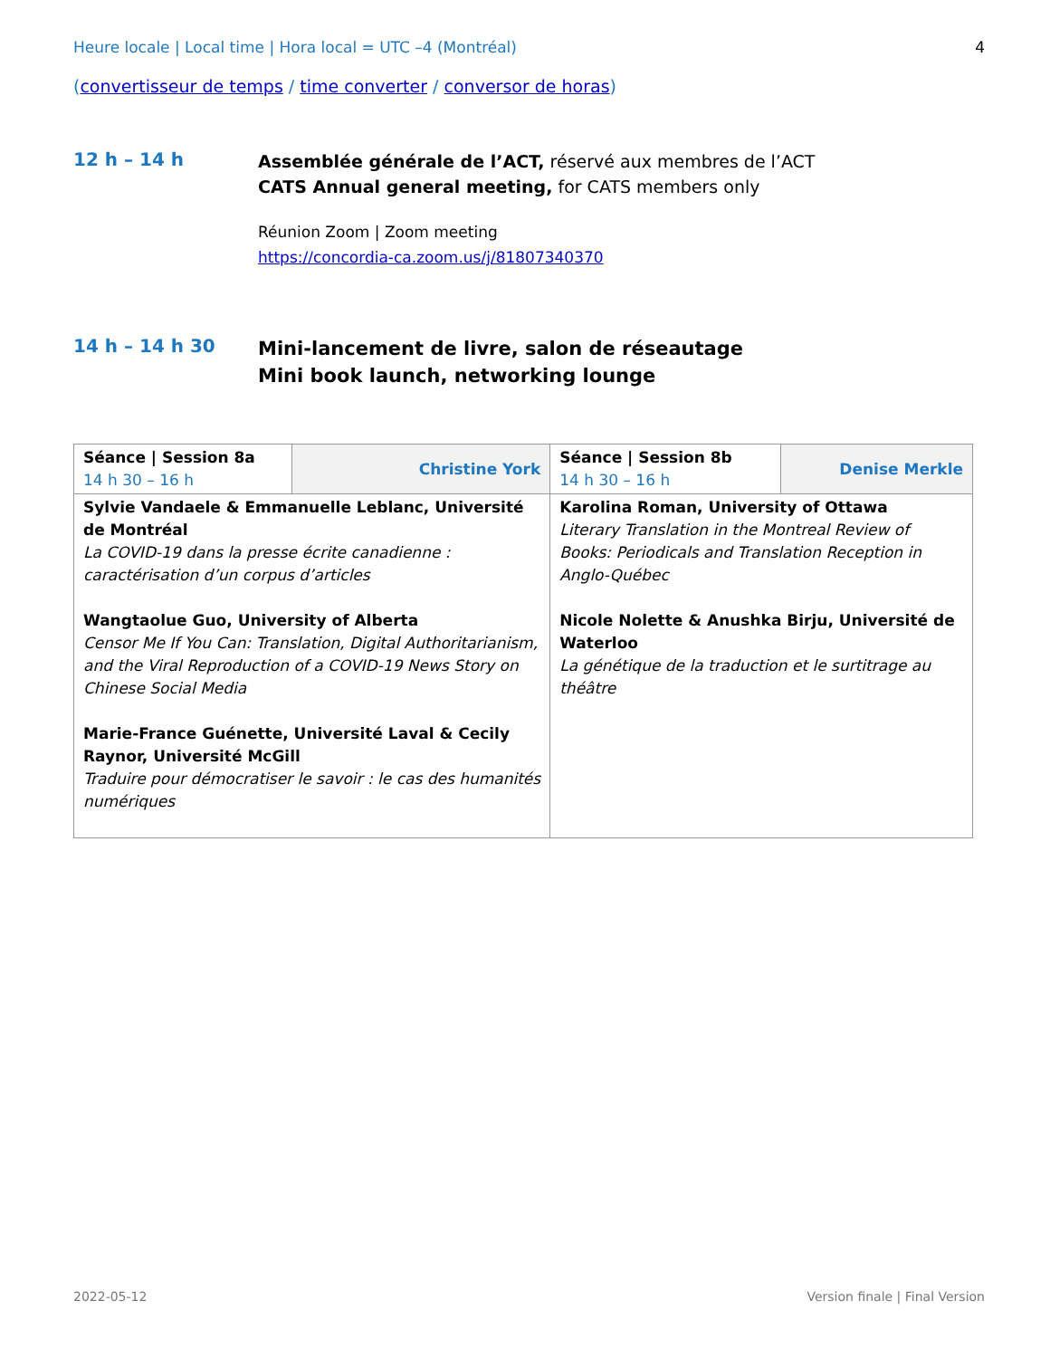Heure locale | Local time | Hora local = UTC –4 (Montréal) 4
(convertisseur de temps / time converter / conversor de horas)
12 h – 14 h
Assemblée générale de l’ACT, réservé aux membres de l’ACT
CATS Annual general meeting, for CATS members only
Réunion Zoom | Zoom meeting
https://concordia-ca.zoom.us/j/81807340370
14 h – 14 h 30
Mini-lancement de livre, salon de réseautage
Mini book launch, networking lounge
| Séance / Session 8a 14 h 30 – 16 h | Christine York | Séance / Session 8b 14 h 30 – 16 h | Denise Merkle |
| Sylvie Vandaele & Emmanuelle Leblanc, Université de Montréal La COVID-19 dans la presse écrite canadienne : caractérisation d’un corpus d’articles Wangtaolue Guo, University of Alberta Censor Me If You Can: Translation, Digital Authoritarianism, and the Viral Reproduction of a COVID-19 News Story on Chinese Social Media Marie-France Guénette, Université Laval & Cecily Raynor, Université McGill Traduire pour démocratiser le savoir : le cas des humanités numériques | | Karolina Roman, University of Ottawa Literary Translation in the Montreal Review of Books: Periodicals and Translation Reception in Anglo-Québec Nicole Nolette & Anushka Birju, Université de Waterloo La génétique de la traduction et le surtitrage au théâtre | |
2022-05-12 Version finale | Final Version